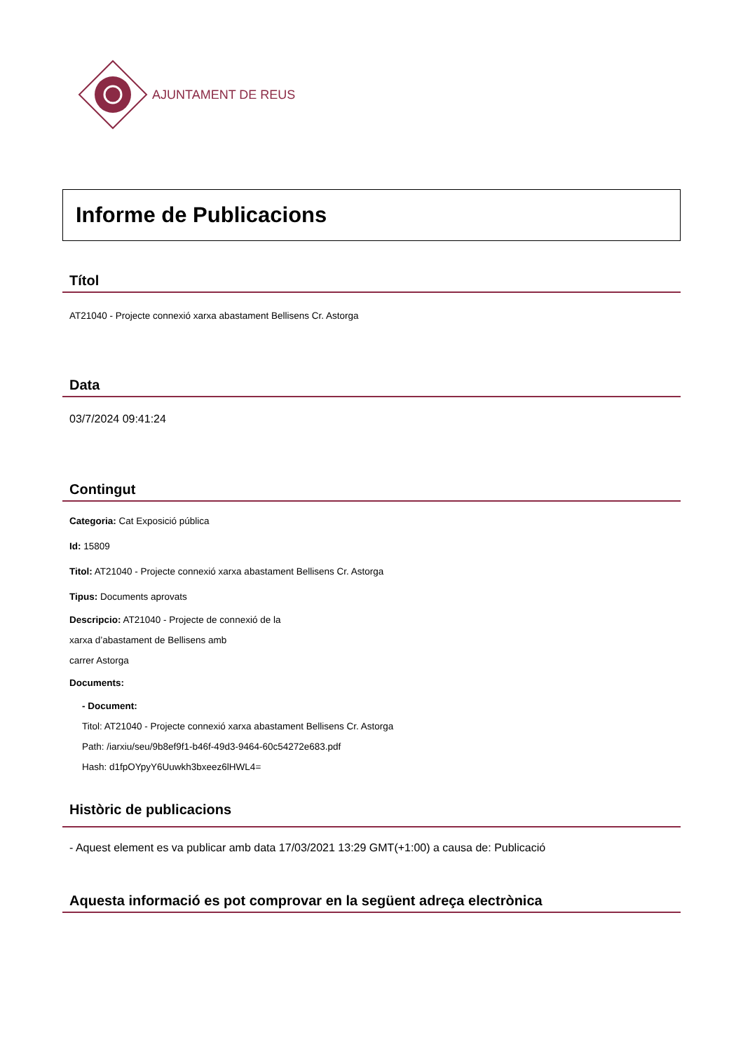AJUNTAMENT DE REUS
Informe de Publicacions
Títol
AT21040 - Projecte connexió xarxa abastament Bellisens Cr. Astorga
Data
03/7/2024 09:41:24
Contingut
Categoria: Cat Exposició pública
Id: 15809
Titol: AT21040 - Projecte connexió xarxa abastament Bellisens Cr. Astorga
Tipus: Documents aprovats
Descripcio: AT21040 - Projecte de connexió de la
xarxa d’abastament de Bellisens amb
carrer Astorga
Documents:
- Document:
Titol: AT21040 - Projecte connexió xarxa abastament Bellisens Cr. Astorga
Path: /iarxiu/seu/9b8ef9f1-b46f-49d3-9464-60c54272e683.pdf
Hash: d1fpOYpyY6Uuwkh3bxeez6lHWL4=
Històric de publicacions
- Aquest element es va publicar amb data 17/03/2021 13:29 GMT(+1:00) a causa de: Publicació
Aquesta informació es pot comprovar en la següent adreça electrònica